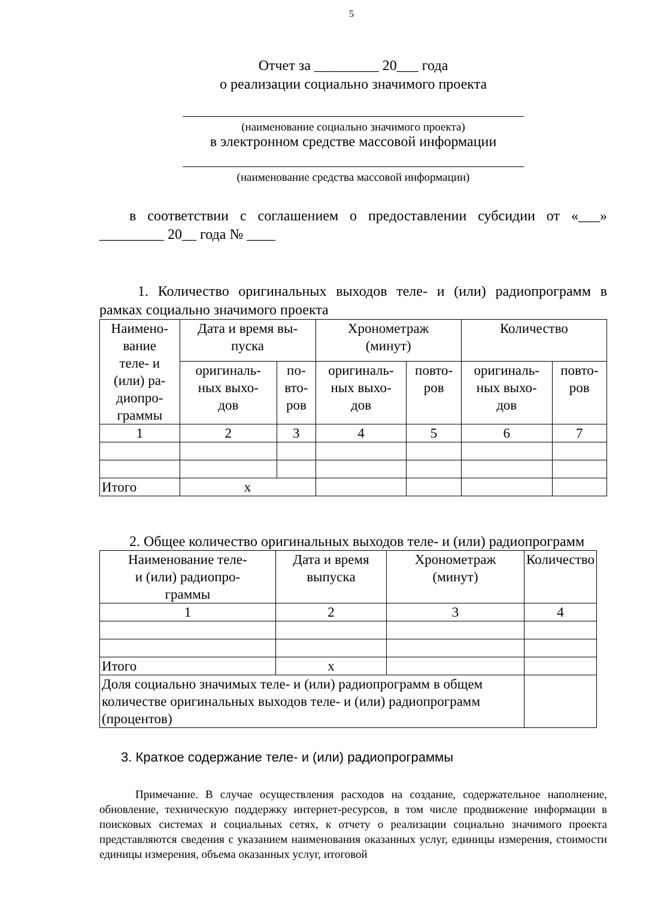5
Отчет за _________ 20___ года
о реализации социально значимого проекта
(наименование социально значимого проекта)
в электронном средстве массовой информации
(наименование средства массовой информации)
в соответствии с соглашением о предоставлении субсидии от «___» _________ 20__ года № ____
1. Количество оригинальных выходов теле- и (или) радиопрограмм в рамках социально значимого проекта
| Наимено- вание теле- и (или) ра- диопро- граммы | Дата и время вы- пуска | | Хронометраж (минут) | | Количество | |
| --- | --- | --- | --- | --- | --- | --- |
| | оригиналь- ных выхо- дов | по- вто- ров | оригиналь- ных выхо- дов | повто- ров | оригиналь- ных выхо- дов | повто- ров |
| 1 | 2 | 3 | 4 | 5 | 6 | 7 |
| Итого | х | | | | | |
2. Общее количество оригинальных выходов теле- и (или) радиопрограмм
| Наименование теле- и (или) радиопро- граммы | Дата и время выпуска | Хронометраж (минут) | Количество |
| --- | --- | --- | --- |
| 1 | 2 | 3 | 4 |
| Итого | х | | |
| Доля социально значимых теле- и (или) радиопрограмм в общем количестве оригинальных выходов теле- и (или) радиопрограмм (процентов) | | | |
3. Краткое содержание теле- и (или) радиопрограммы
Примечание. В случае осуществления расходов на создание, содержательное наполнение, обновление, техническую поддержку интернет-ресурсов, в том числе продвижение информации в поисковых системах и социальных сетях, к отчету о реализации социально значимого проекта представляются сведения с указанием наименования оказанных услуг, единицы измерения, стоимости единицы измерения, объема оказанных услуг, итоговой